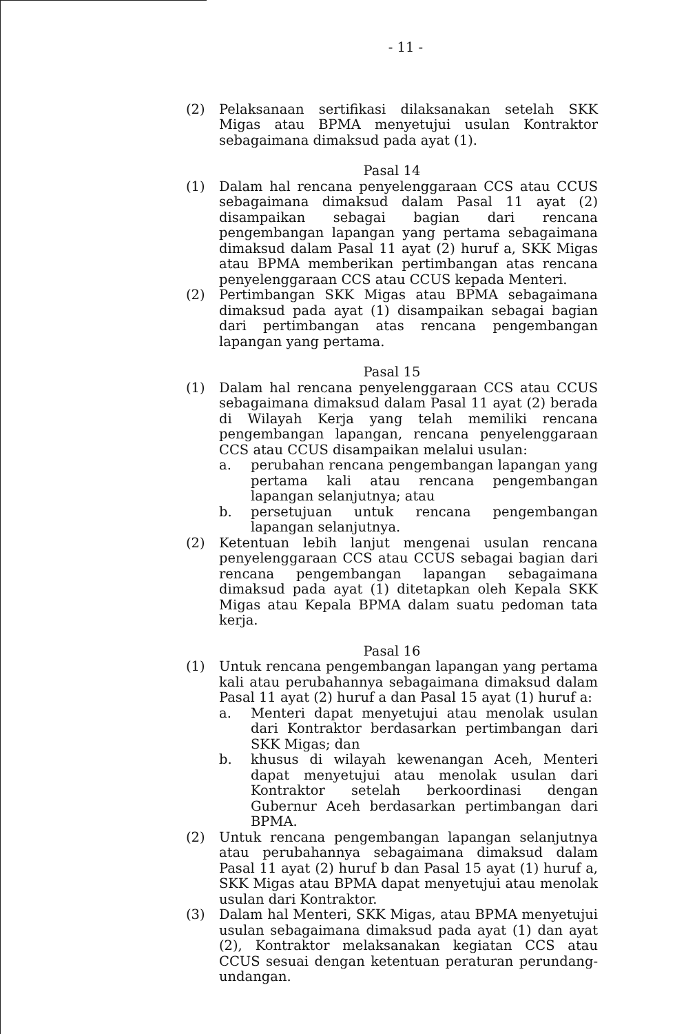- 11 -
(2) Pelaksanaan sertifikasi dilaksanakan setelah SKK Migas atau BPMA menyetujui usulan Kontraktor sebagaimana dimaksud pada ayat (1).
Pasal 14
(1) Dalam hal rencana penyelenggaraan CCS atau CCUS sebagaimana dimaksud dalam Pasal 11 ayat (2) disampaikan sebagai bagian dari rencana pengembangan lapangan yang pertama sebagaimana dimaksud dalam Pasal 11 ayat (2) huruf a, SKK Migas atau BPMA memberikan pertimbangan atas rencana penyelenggaraan CCS atau CCUS kepada Menteri.
(2) Pertimbangan SKK Migas atau BPMA sebagaimana dimaksud pada ayat (1) disampaikan sebagai bagian dari pertimbangan atas rencana pengembangan lapangan yang pertama.
Pasal 15
(1) Dalam hal rencana penyelenggaraan CCS atau CCUS sebagaimana dimaksud dalam Pasal 11 ayat (2) berada di Wilayah Kerja yang telah memiliki rencana pengembangan lapangan, rencana penyelenggaraan CCS atau CCUS disampaikan melalui usulan:
a. perubahan rencana pengembangan lapangan yang pertama kali atau rencana pengembangan lapangan selanjutnya; atau
b. persetujuan untuk rencana pengembangan lapangan selanjutnya.
(2) Ketentuan lebih lanjut mengenai usulan rencana penyelenggaraan CCS atau CCUS sebagai bagian dari rencana pengembangan lapangan sebagaimana dimaksud pada ayat (1) ditetapkan oleh Kepala SKK Migas atau Kepala BPMA dalam suatu pedoman tata kerja.
Pasal 16
(1) Untuk rencana pengembangan lapangan yang pertama kali atau perubahannya sebagaimana dimaksud dalam Pasal 11 ayat (2) huruf a dan Pasal 15 ayat (1) huruf a:
a. Menteri dapat menyetujui atau menolak usulan dari Kontraktor berdasarkan pertimbangan dari SKK Migas; dan
b. khusus di wilayah kewenangan Aceh, Menteri dapat menyetujui atau menolak usulan dari Kontraktor setelah berkoordinasi dengan Gubernur Aceh berdasarkan pertimbangan dari BPMA.
(2) Untuk rencana pengembangan lapangan selanjutnya atau perubahannya sebagaimana dimaksud dalam Pasal 11 ayat (2) huruf b dan Pasal 15 ayat (1) huruf a, SKK Migas atau BPMA dapat menyetujui atau menolak usulan dari Kontraktor.
(3) Dalam hal Menteri, SKK Migas, atau BPMA menyetujui usulan sebagaimana dimaksud pada ayat (1) dan ayat (2), Kontraktor melaksanakan kegiatan CCS atau CCUS sesuai dengan ketentuan peraturan perundang-undangan.